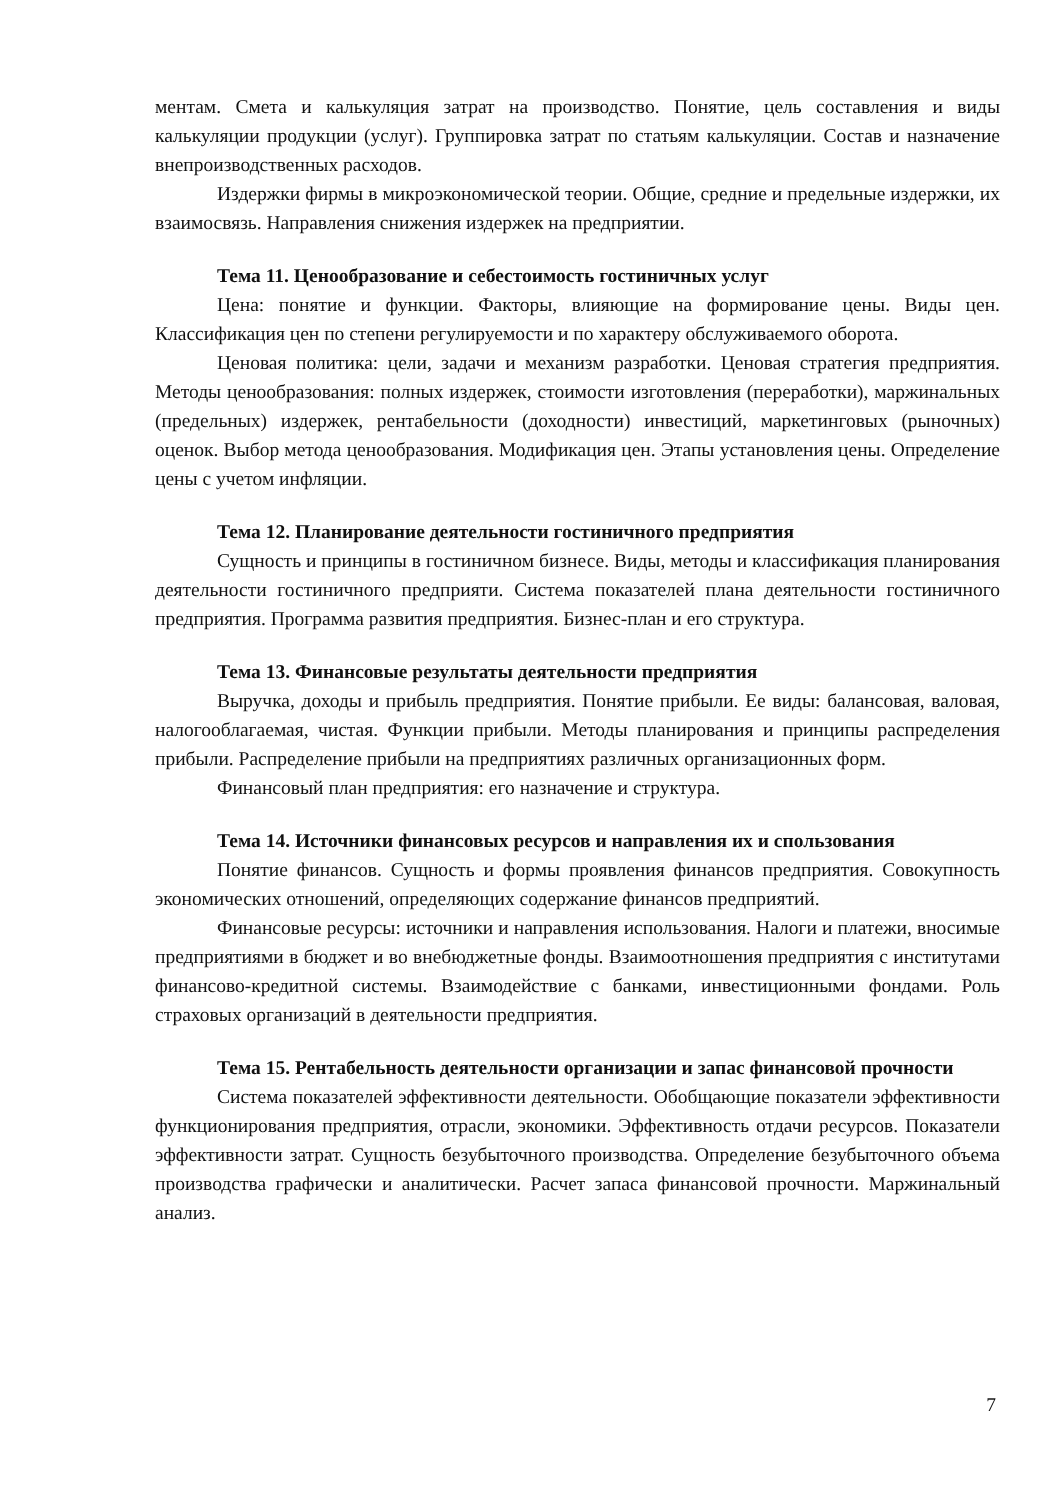ментам. Смета и калькуляция затрат на производство. Понятие, цель составления и виды калькуляции продукции (услуг). Группировка затрат по статьям калькуляции. Состав и назначение внепроизводственных расходов.
Издержки фирмы в микроэкономической теории. Общие, средние и предельные издержки, их взаимосвязь. Направления снижения издержек на предприятии.
Тема 11. Ценообразование и себестоимость гостиничных услуг
Цена: понятие и функции. Факторы, влияющие на формирование цены. Виды цен. Классификация цен по степени регулируемости и по характеру обслуживаемого оборота.
Ценовая политика: цели, задачи и механизм разработки. Ценовая стратегия предприятия. Методы ценообразования: полных издержек, стоимости изготовления (переработки), маржинальных (предельных) издержек, рентабельности (доходности) инвестиций, маркетинговых (рыночных) оценок. Выбор метода ценообразования. Модификация цен. Этапы установления цены. Определение цены с учетом инфляции.
Тема 12. Планирование деятельности гостиничного предприятия
Сущность и принципы в гостиничном бизнесе. Виды, методы и классификация планирования деятельности гостиничного предприяти. Система показателей плана деятельности гостиничного предприятия. Программа развития предприятия. Бизнес-план и его структура.
Тема 13. Финансовые результаты деятельности предприятия
Выручка, доходы и прибыль предприятия. Понятие прибыли. Ее виды: балансовая, валовая, налогооблагаемая, чистая. Функции прибыли. Методы планирования и принципы распределения прибыли. Распределение прибыли на предприятиях различных организационных форм.
Финансовый план предприятия: его назначение и структура.
Тема 14. Источники финансовых ресурсов и направления их и спользования
Понятие финансов. Сущность и формы проявления финансов предприятия. Совокупность экономических отношений, определяющих содержание финансов предприятий.
Финансовые ресурсы: источники и направления использования. Налоги и платежи, вносимые предприятиями в бюджет и во внебюджетные фонды. Взаимоотношения предприятия с институтами финансово-кредитной системы. Взаимодействие с банками, инвестиционными фондами. Роль страховых организаций в деятельности предприятия.
Тема 15. Рентабельность деятельности организации и запас финансовой прочности
Система показателей эффективности деятельности. Обобщающие показатели эффективности функционирования предприятия, отрасли, экономики. Эффективность отдачи ресурсов. Показатели эффективности затрат. Сущность безубыточного производства. Определение безубыточного объема производства графически и аналитически. Расчет запаса финансовой прочности. Маржинальный анализ.
7